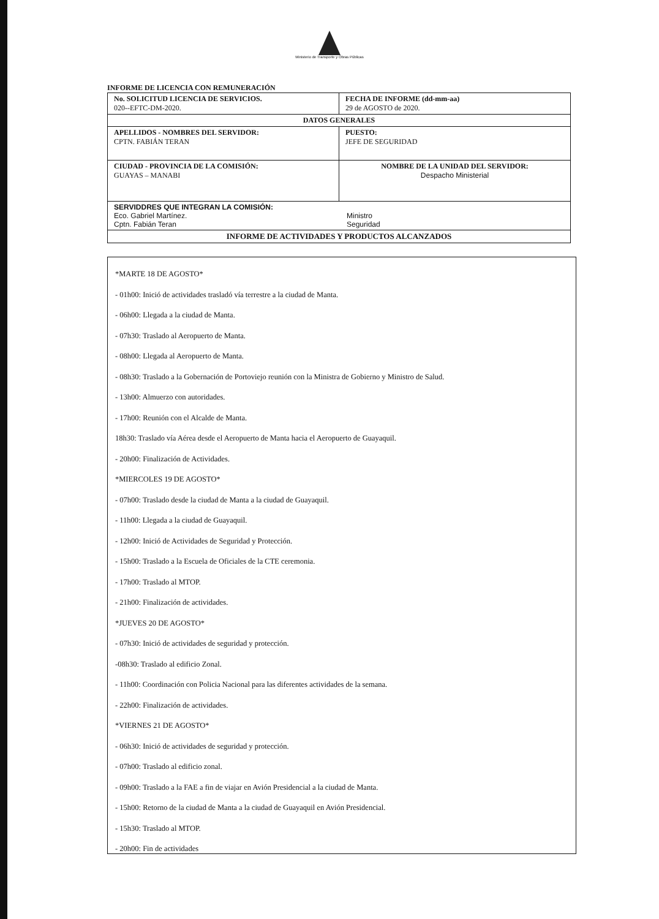Ministerio de Transporte y Obras Públicas
INFORME DE LICENCIA CON REMUNERACIÓN
| No. SOLICITUD LICENCIA DE SERVICIOS. 020--EFTC-DM-2020. | FECHA DE INFORME (dd-mm-aa) 29 de AGOSTO de 2020. |
| DATOS GENERALES | |
| APELLIDOS - NOMBRES DEL SERVIDOR: CPTN. FABIÁN TERAN | PUESTO: JEFE DE SEGURIDAD |
| CIUDAD - PROVINCIA DE LA COMISIÓN: GUAYAS – MANABI | NOMBRE DE LA UNIDAD DEL SERVIDOR: Despacho Ministerial |
| SERVIDDRES QUE INTEGRAN LA COMISIÓN: Eco. Gabriel Martínez. Cptn. Fabián Teran Ministro Seguridad | |
| INFORME DE ACTIVIDADES Y PRODUCTOS ALCANZADOS | |
*MARTE 18 DE AGOSTO*
- 01h00: Inició de actividades trasladó vía terrestre a la ciudad de Manta.
- 06h00: Llegada a la ciudad de Manta.
- 07h30: Traslado al Aeropuerto de Manta.
- 08h00: Llegada al Aeropuerto de Manta.
- 08h30: Traslado a la Gobernación de Portoviejo reunión con la Ministra de Gobierno y Ministro de Salud.
- 13h00: Almuerzo con autoridades.
- 17h00: Reunión con el Alcalde de Manta.
18h30: Traslado vía Aérea desde el Aeropuerto de Manta hacia el Aeropuerto de Guayaquil.
- 20h00: Finalización de Actividades.
*MIERCOLES 19 DE AGOSTO*
- 07h00: Traslado desde la ciudad de Manta a la ciudad de Guayaquil.
- 11h00: Llegada a la ciudad de Guayaquil.
- 12h00: Inició de Actividades de Seguridad y Protección.
- 15h00: Traslado a la Escuela de Oficiales de la CTE ceremonia.
- 17h00: Traslado al MTOP.
- 21h00: Finalización de actividades.
*JUEVES 20 DE AGOSTO*
- 07h30: Inició de actividades de seguridad y protección.
-08h30: Traslado al edificio Zonal.
- 11h00: Coordinación con Policia Nacional para las diferentes actividades de la semana.
- 22h00: Finalización de actividades.
*VIERNES 21 DE AGOSTO*
- 06h30: Inició de actividades de seguridad y protección.
- 07h00: Traslado al edificio zonal.
- 09h00: Traslado a la FAE a fin de viajar en Avión Presidencial a la ciudad de Manta.
- 15h00: Retorno de la ciudad de Manta a la ciudad de Guayaquil en Avión Presidencial.
- 15h30: Traslado al MTOP.
- 20h00: Fin de actividades